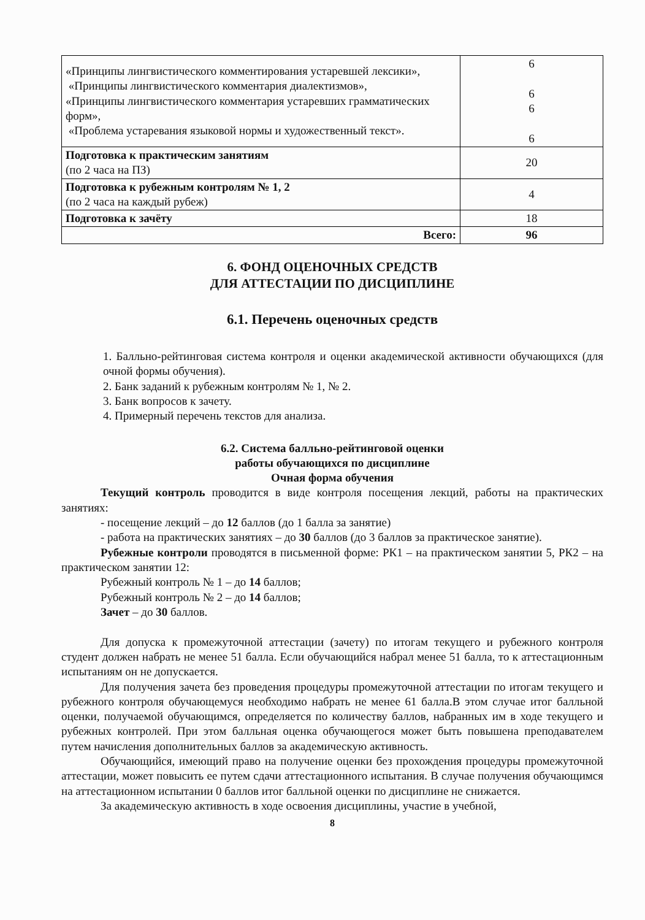| «Принципы лингвистического комментирования устаревшей лексики», «Принципы лингвистического комментария диалектизмов», «Принципы лингвистического комментария устаревших грамматических форм», «Проблема устаревания языковой нормы и художественный текст». | 6 6 6 6 |
| Подготовка к практическим занятиям (по 2 часа на ПЗ) | 20 |
| Подготовка к рубежным контролям № 1, 2 (по 2 часа на каждый рубеж) | 4 |
| Подготовка к зачёту | 18 |
| Всего: | 96 |
6. ФОНД ОЦЕНОЧНЫХ СРЕДСТВ
ДЛЯ АТТЕСТАЦИИ ПО ДИСЦИПЛИНЕ
6.1. Перечень оценочных средств
1. Балльно-рейтинговая система контроля и оценки академической активности обучающихся (для очной формы обучения).
2. Банк заданий к рубежным контролям № 1, № 2.
3. Банк вопросов к зачету.
4. Примерный перечень текстов для анализа.
6.2. Система балльно-рейтинговой оценки
работы обучающихся по дисциплине
Очная форма обучения
Текущий контроль проводится в виде контроля посещения лекций, работы на практических занятиях:
- посещение лекций – до 12 баллов (до 1 балла за занятие)
- работа на практических занятиях – до 30 баллов (до 3 баллов за практическое занятие).
Рубежные контроли проводятся в письменной форме: РК1 – на практическом занятии 5, РК2 – на практическом занятии 12:
Рубежный контроль № 1 – до 14 баллов;
Рубежный контроль № 2 – до 14 баллов;
Зачет – до 30 баллов.
Для допуска к промежуточной аттестации (зачету) по итогам текущего и рубежного контроля студент должен набрать не менее 51 балла. Если обучающийся набрал менее 51 балла, то к аттестационным испытаниям он не допускается.
Для получения зачета без проведения процедуры промежуточной аттестации по итогам текущего и рубежного контроля обучающемуся необходимо набрать не менее 61 балла.В этом случае итог балльной оценки, получаемой обучающимся, определяется по количеству баллов, набранных им в ходе текущего и рубежных контролей. При этом балльная оценка обучающегося может быть повышена преподавателем путем начисления дополнительных баллов за академическую активность.
Обучающийся, имеющий право на получение оценки без прохождения процедуры промежуточной аттестации, может повысить ее путем сдачи аттестационного испытания. В случае получения обучающимся на аттестационном испытании 0 баллов итог балльной оценки по дисциплине не снижается.
За академическую активность в ходе освоения дисциплины, участие в учебной,
8